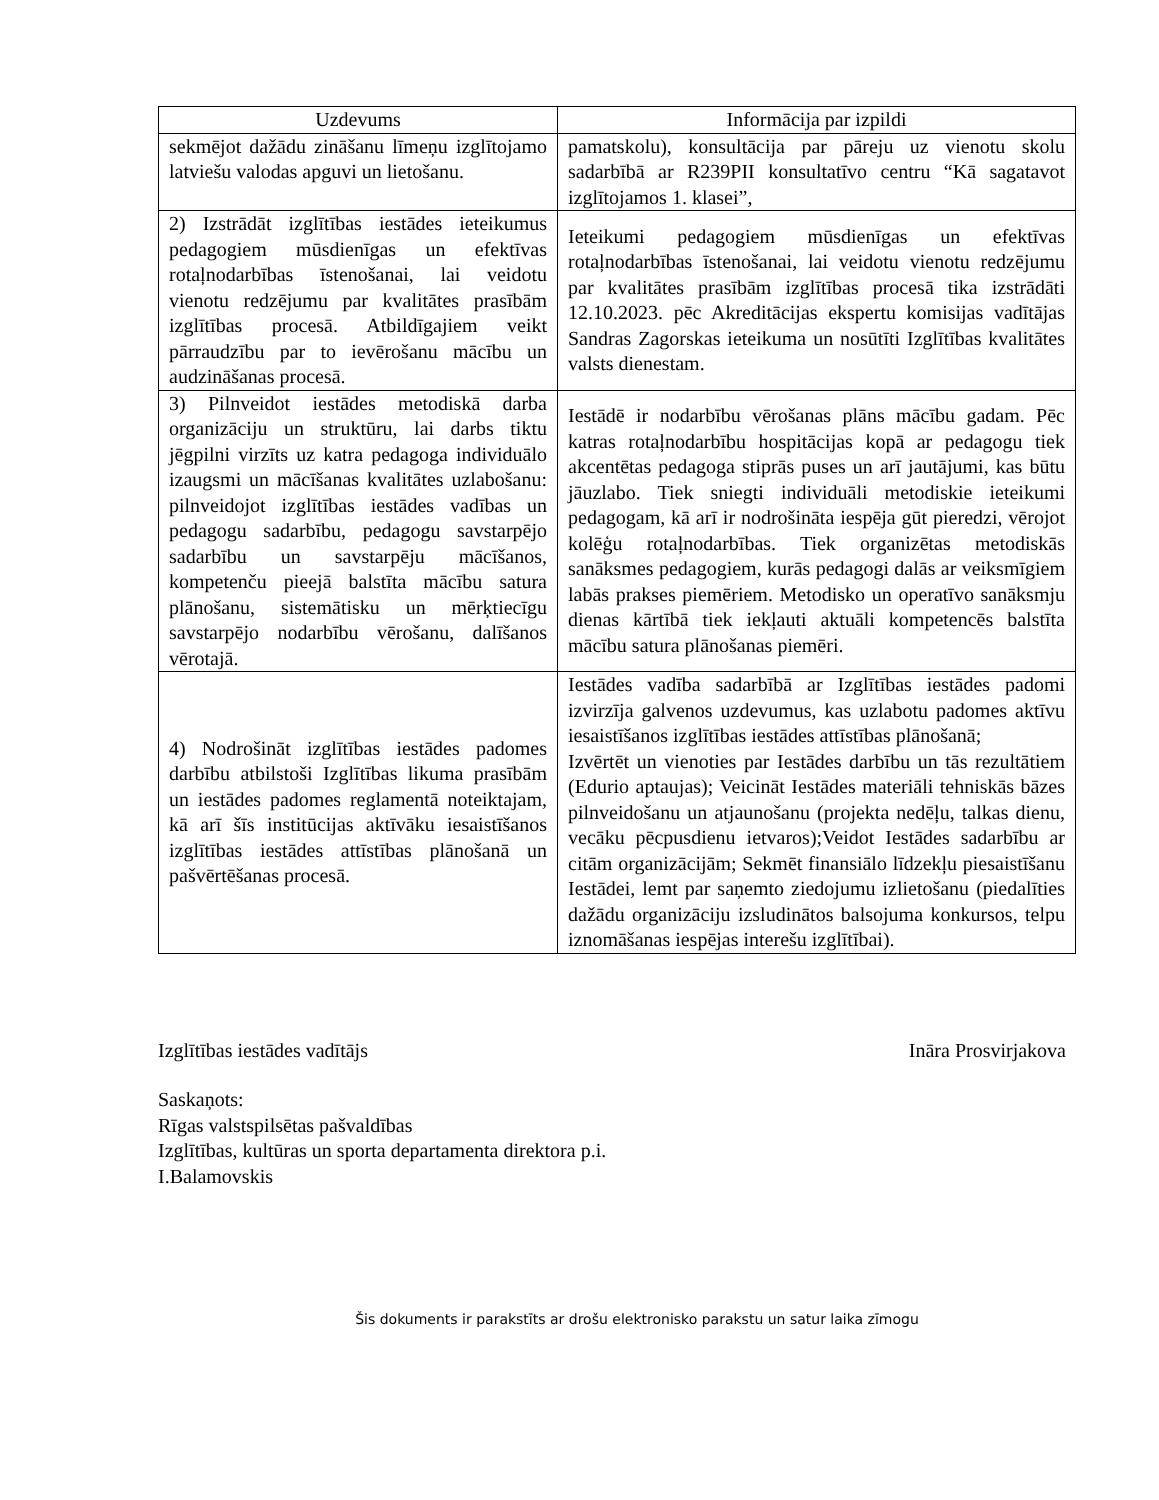| Uzdevums | Informācija par izpildi |
| --- | --- |
| sekmējot dažādu zināšanu līmeņu izglītojamo latviešu valodas apguvi un lietošanu. | pamatskolu), konsultācija par pāreju uz vienotu skolu sadarbībā ar R239PII konsultatīvo centru “Kā sagatavot izglītojamos 1. klasei”, |
| 2) Izstrādāt izglītības iestādes ieteikumus pedagogiem mūsdienīgas un efektīvas rotaļnodarbības īstenošanai, lai veidotu vienotu redzējumu par kvalitātes prasībām izglītības procesā. Atbildīgajiem veikt pārraudzību par to ievērošanu mācību un audzināšanas procesā. | Ieteikumi pedagogiem mūsdienīgas un efektīvas rotaļnodarbības īstenošanai, lai veidotu vienotu redzējumu par kvalitātes prasībām izglītības procesā tika izstrādāti 12.10.2023. pēc Akreditācijas ekspertu komisijas vadītājas Sandras Zagorskas ieteikuma un nosūtīti Izglītības kvalitātes valsts dienestam. |
| 3) Pilnveidot iestādes metodiskā darba organizāciju un struktūru, lai darbs tiktu jēgpilni virzīts uz katra pedagoga individuālo izaugsmi un mācīšanas kvalitātes uzlabošanu: pilnveidojot izglītības iestādes vadības un pedagogu sadarbību, pedagogu savstarpējo sadarbību un savstarpēju mācīšanos, kompetenču pieejā balstīta mācību satura plānošanu, sistemātisku un mērķtiecīgu savstarpējo nodarbību vērošanu, dalīšanos vērotajā. | Iestādē ir nodarbību vērošanas plāns mācību gadam. Pēc katras rotaļnodarbību hospitācijas kopā ar pedagogu tiek akcentētas pedagoga stiprās puses un arī jautājumi, kas būtu jāuzlabo. Tiek sniegti individuāli metodiskie ieteikumi pedagogam, kā arī ir nodrošināta iespēja gūt pieredzi, vērojot kolēģu rotaļnodarbības. Tiek organizētas metodiskās sanāksmes pedagogiem, kurās pedagogi dalās ar veiksmīgiem labās prakses piemēriem. Metodisko un operatīvo sanāksmju dienas kārtībā tiek iekļauti aktuāli kompetencēs balstīta mācību satura plānošanas piemēri. |
| 4) Nodrošināt izglītības iestādes padomes darbību atbilstoši Izglītības likuma prasībām un iestādes padomes reglamentā noteiktajam, kā arī šīs institūcijas aktīvāku iesaistīšanos izglītības iestādes attīstības plānošanā un pašvērtēšanas procesā. | Iestādes vadība sadarbībā ar Izglītības iestādes padomi izvirzīja galvenos uzdevumus, kas uzlabotu padomes aktīvu iesaistīšanos izglītības iestādes attīstības plānošanā; Izvērtēt un vienoties par Iestādes darbību un tās rezultātiem (Edurio aptaujas); Veicināt Iestādes materiāli tehniskās bāzes pilnveidošanu un atjaunošanu (projekta nedēļu, talkas dienu, vecāku pēcpusdienu ietvaros);Veidot Iestādes sadarbību ar citām organizācijām; Sekmēt finansiālo līdzekļu piesaistīšanu Iestādei, lemt par saņemto ziedojumu izlietošanu (piedalīties dažādu organizāciju izsludinātos balsojuma konkursos, telpu iznomāšanas iespējas interešu izglītībai). |
Izglītības iestādes vadītājs Ināra Prosvirjakova
Saskaņots:
Rīgas valstspilsētas pašvaldības
Izglītības, kultūras un sporta departamenta direktora p.i.
I.Balamovskis
Šis dokuments ir parakstīts ar drošu elektronisko parakstu un satur laika zīmogu